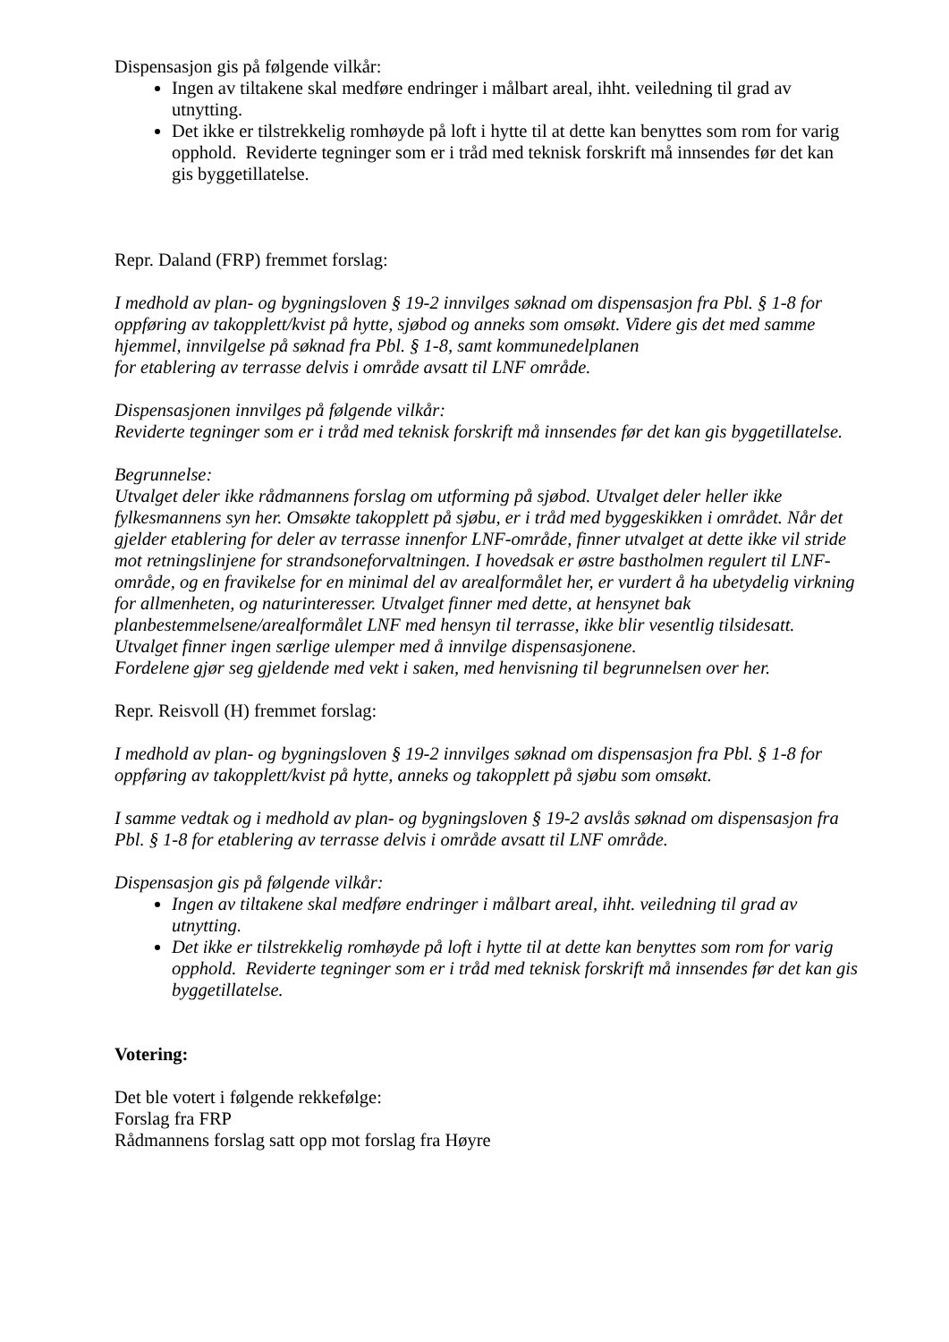Dispensasjon gis på følgende vilkår:
Ingen av tiltakene skal medføre endringer i målbart areal, ihht. veiledning til grad av utnytting.
Det ikke er tilstrekkelig romhøyde på loft i hytte til at dette kan benyttes som rom for varig opphold. Reviderte tegninger som er i tråd med teknisk forskrift må innsendes før det kan gis byggetillatelse.
Repr. Daland (FRP) fremmet forslag:
I medhold av plan- og bygningsloven § 19-2 innvilges søknad om dispensasjon fra Pbl. § 1-8 for
oppføring av takopplett/kvist på hytte, sjøbod og anneks som omsøkt. Videre gis det med samme hjemmel, innvilgelse på søknad fra Pbl. § 1-8, samt kommunedelplanen
for etablering av terrasse delvis i område avsatt til LNF område.
Dispensasjonen innvilges på følgende vilkår:
Reviderte tegninger som er i tråd med teknisk forskrift må innsendes før det kan gis byggetillatelse.
Begrunnelse:
Utvalget deler ikke rådmannens forslag om utforming på sjøbod. Utvalget deler heller ikke fylkesmannens syn her. Omsøkte takopplett på sjøbu, er i tråd med byggeskikken i området. Når det gjelder etablering for deler av terrasse innenfor LNF-område, finner utvalget at dette ikke vil stride mot retningslinjene for strandsoneforvaltningen. I hovedsak er østre bastholmen regulert til LNF-område, og en fravikelse for en minimal del av arealformålet her, er vurdert å ha ubetydelig virkning for allmenheten, og naturinteresser. Utvalget finner med dette, at hensynet bak planbestemmelsene/arealformålet LNF med hensyn til terrasse, ikke blir vesentlig tilsidesatt. Utvalget finner ingen særlige ulemper med å innvilge dispensasjonene.
Fordelene gjør seg gjeldende med vekt i saken, med henvisning til begrunnelsen over her.
Repr. Reisvoll (H) fremmet forslag:
I medhold av plan- og bygningsloven § 19-2 innvilges søknad om dispensasjon fra Pbl. § 1-8 for oppføring av takopplett/kvist på hytte, anneks og takopplett på sjøbu som omsøkt.
I samme vedtak og i medhold av plan- og bygningsloven § 19-2 avslås søknad om dispensasjon fra Pbl. § 1-8 for etablering av terrasse delvis i område avsatt til LNF område.
Dispensasjon gis på følgende vilkår:
Ingen av tiltakene skal medføre endringer i målbart areal, ihht. veiledning til grad av utnytting.
Det ikke er tilstrekkelig romhøyde på loft i hytte til at dette kan benyttes som rom for varig opphold. Reviderte tegninger som er i tråd med teknisk forskrift må innsendes før det kan gis byggetillatelse.
Votering:
Det ble votert i følgende rekkefølge:
Forslag fra FRP
Rådmannens forslag satt opp mot forslag fra Høyre